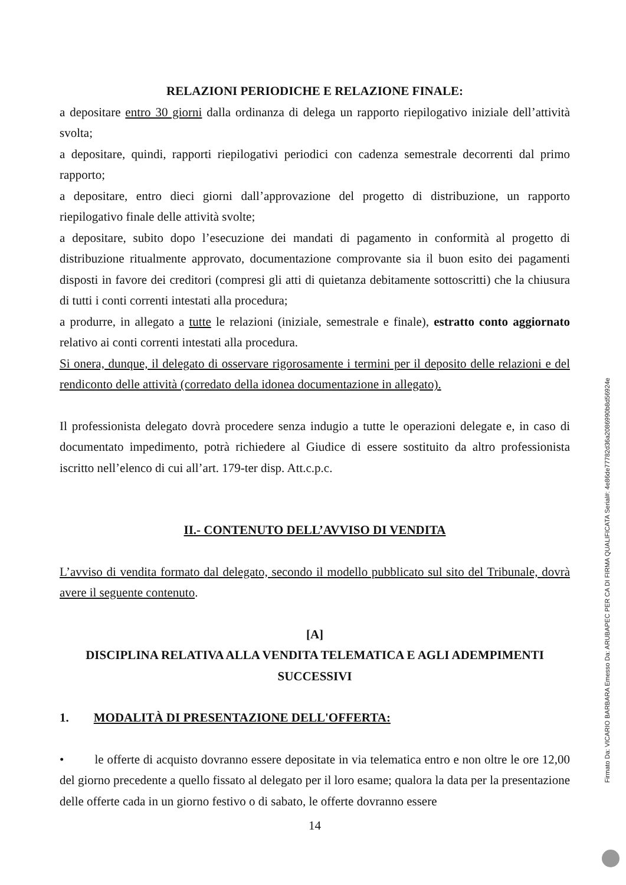RELAZIONI PERIODICHE E RELAZIONE FINALE:
a depositare entro 30 giorni dalla ordinanza di delega un rapporto riepilogativo iniziale dell’attività svolta;
a depositare, quindi, rapporti riepilogativi periodici con cadenza semestrale decorrenti dal primo rapporto;
a depositare, entro dieci giorni dall’approvazione del progetto di distribuzione, un rapporto riepilogativo finale delle attività svolte;
a depositare, subito dopo l’esecuzione dei mandati di pagamento in conformità al progetto di distribuzione ritualmente approvato, documentazione comprovante sia il buon esito dei pagamenti disposti in favore dei creditori (compresi gli atti di quietanza debitamente sottoscritti) che la chiusura di tutti i conti correnti intestati alla procedura;
a produrre, in allegato a tutte le relazioni (iniziale, semestrale e finale), estratto conto aggiornato relativo ai conti correnti intestati alla procedura.
Si onera, dunque, il delegato di osservare rigorosamente i termini per il deposito delle relazioni e del rendiconto delle attività (corredato della idonea documentazione in allegato).
Il professionista delegato dovrà procedere senza indugio a tutte le operazioni delegate e, in caso di documentato impedimento, potrà richiedere al Giudice di essere sostituito da altro professionista iscritto nell’elenco di cui all’art. 179-ter disp. Att.c.p.c.
II.- CONTENUTO DELL’AVVISO DI VENDITA
L’avviso di vendita formato dal delegato, secondo il modello pubblicato sul sito del Tribunale, dovrà avere il seguente contenuto.
[A]
DISCIPLINA RELATIVA ALLA VENDITA TELEMATICA E AGLI ADEMPIMENTI SUCCESSIVI
1. MODALITÀ DI PRESENTAZIONE DELL'OFFERTA:
• le offerte di acquisto dovranno essere depositate in via telematica entro e non oltre le ore 12,00 del giorno precedente a quello fissato al delegato per il loro esame; qualora la data per la presentazione delle offerte cada in un giorno festivo o di sabato, le offerte dovranno essere
14
Firmato Da: VICARIO BARBARA Emesso Da: ARUBAPEC PER CA DI FIRMA QUALIFICATA Serial#: 4e86de77782d36a2086990b8d56924e